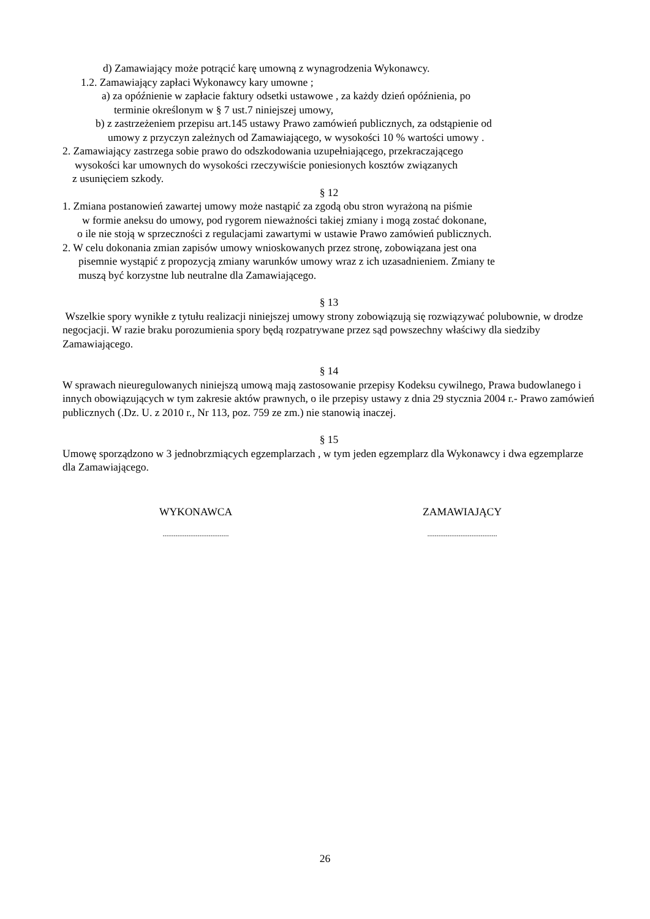d) Zamawiający może potrącić karę umowną z wynagrodzenia Wykonawcy.
1.2. Zamawiający zapłaci Wykonawcy kary umowne ;
a) za opóźnienie w zapłacie faktury odsetki ustawowe , za każdy dzień opóźnienia, po
terminie określonym w § 7 ust.7 niniejszej umowy,
b) z zastrzeżeniem przepisu art.145 ustawy Prawo zamówień publicznych, za odstąpienie od
umowy z przyczyn zależnych od Zamawiającego, w wysokości 10 % wartości umowy .
2. Zamawiający zastrzega sobie prawo do odszkodowania uzupełniającego, przekraczającego
wysokości kar umownych do wysokości rzeczywiście poniesionych kosztów związanych
z usunięciem szkody.
§ 12
1. Zmiana postanowień zawartej umowy może nastąpić za zgodą obu stron wyrażoną na piśmie
w formie aneksu do umowy, pod rygorem nieważności takiej zmiany i mogą zostać dokonane,
o ile nie stoją w sprzeczności z regulacjami zawartymi w ustawie Prawo zamówień publicznych.
2. W celu dokonania zmian zapisów umowy wnioskowanych przez stronę, zobowiązana jest ona
pisemnie wystąpić z propozycją zmiany warunków umowy wraz z ich uzasadnieniem. Zmiany te
muszą być korzystne lub neutralne dla Zamawiającego.
§ 13
Wszelkie spory wynikłe z tytułu realizacji niniejszej umowy strony zobowiązują się rozwiązywać polubownie, w drodze negocjacji. W razie braku porozumienia spory będą rozpatrywane przez sąd powszechny właściwy dla siedziby Zamawiającego.
§ 14
W sprawach nieuregulowanych niniejszą umową mają zastosowanie przepisy Kodeksu cywilnego, Prawa budowlanego i innych obowiązujących w tym zakresie aktów prawnych, o ile przepisy ustawy z dnia 29 stycznia 2004 r.- Prawo zamówień publicznych (.Dz. U. z 2010 r., Nr 113, poz. 759 ze zm.) nie stanowią inaczej.
§ 15
Umowę sporządzono w 3 jednobrzmiących egzemplarzach , w tym jeden egzemplarz dla Wykonawcy i dwa egzemplarze dla Zamawiającego.
WYKONAWCA ZAMAWIAJĄCY
....................................
......................................
26